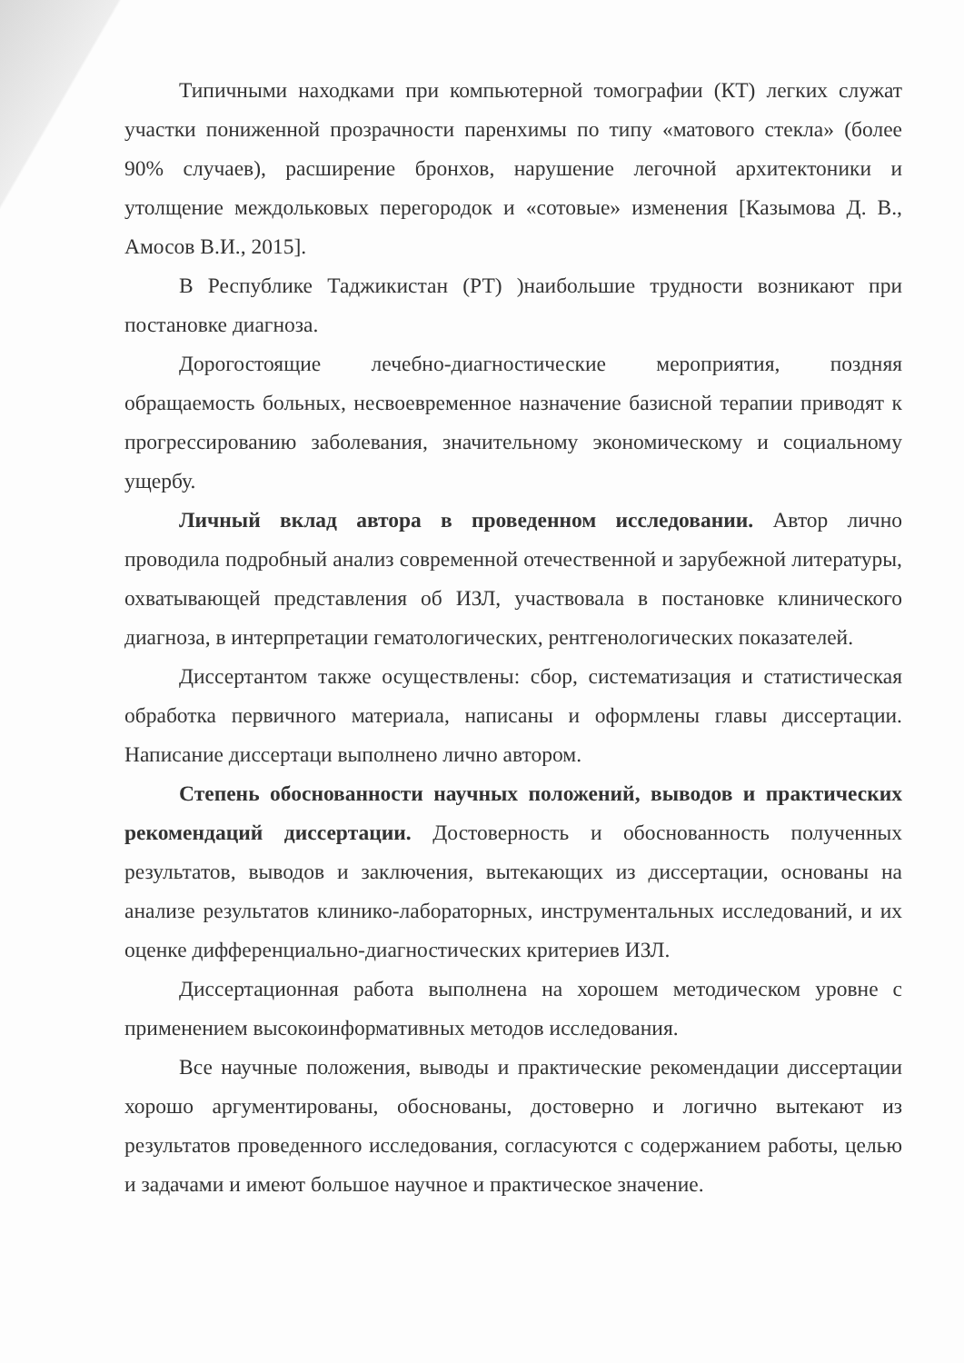Типичными находками при компьютерной томографии (КТ) легких служат участки пониженной прозрачности паренхимы по типу «матового стекла» (более 90% случаев), расширение бронхов, нарушение легочной архитектоники и утолщение междольковых перегородок и «сотовые» изменения [Казымова Д. В., Амосов В.И., 2015].
В Республике Таджикистан (РТ) )наибольшие трудности возникают при постановке диагноза.
Дорогостоящие лечебно-диагностические мероприятия, поздняя обращаемость больных, несвоевременное назначение базисной терапии приводят к прогрессированию заболевания, значительному экономическому и социальному ущербу.
Личный вклад автора в проведенном исследовании. Автор лично проводила подробный анализ современной отечественной и зарубежной литературы, охватывающей представления об ИЗЛ, участвовала в постановке клинического диагноза, в интерпретации гематологических, рентгенологических показателей.
Диссертантом также осуществлены: сбор, систематизация и статистическая обработка первичного материала, написаны и оформлены главы диссертации. Написание диссертаци выполнено лично автором.
Степень обоснованности научных положений, выводов и практических рекомендаций диссертации. Достоверность и обоснованность полученных результатов, выводов и заключения, вытекающих из диссертации, основаны на анализе результатов клинико-лабораторных, инструментальных исследований, и их оценке дифференциально-диагностических критериев ИЗЛ.
Диссертационная работа выполнена на хорошем методическом уровне с применением высокоинформативных методов исследования.
Все научные положения, выводы и практические рекомендации диссертации хорошо аргументированы, обоснованы, достоверно и логично вытекают из результатов проведенного исследования, согласуются с содержанием работы, целью и задачами и имеют большое научное и практическое значение.